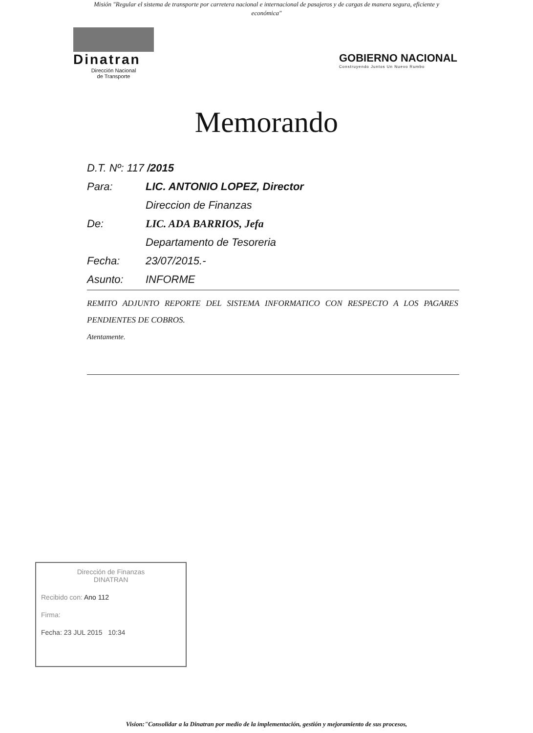Misión "Regular el sistema de transporte por carretera nacional e internacional de pasajeros y de cargas de manera segura, eficiente y económica"
Dinatran
Dirección Nacional
de Transporte
GOBIERNO NACIONAL
Construyendo Juntos Un Nuevo Rumbo
Memorando
D.T. Nº: 117 /2015
Para: LIC. ANTONIO LOPEZ, Director
Direccion de Finanzas
De: LIC. ADA BARRIOS, Jefa
Departamento de Tesoreria
Fecha: 23/07/2015.-
Asunto: INFORME
REMITO ADJUNTO REPORTE DEL SISTEMA INFORMATICO CON RESPECTO A LOS PAGARES PENDIENTES DE COBROS.
Atentamente.
Dirección de Finanzas
DINATRAN
Recibido con: Ano 112
Firma:
Fecha: 23 JUL 2015 10:34
Vision:"Consolidar a la Dinatran por medio de la implementación, gestión y mejoramiento de sus procesos,